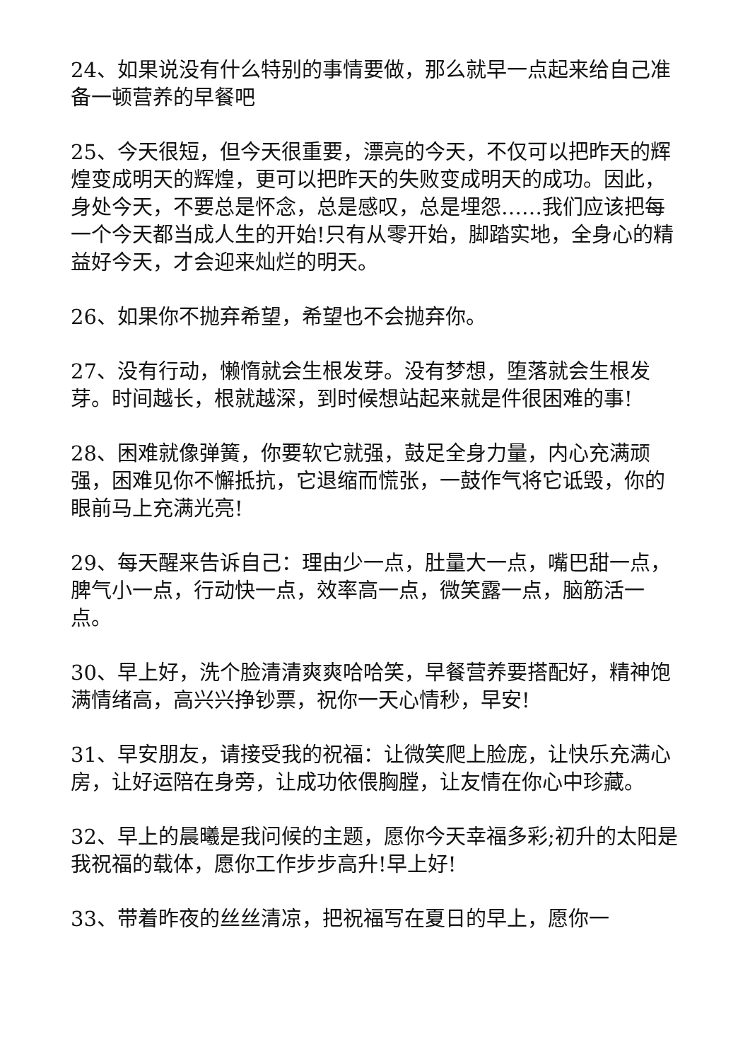24、如果说没有什么特别的事情要做，那么就早一点起来给自己准备一顿营养的早餐吧
25、今天很短，但今天很重要，漂亮的今天，不仅可以把昨天的辉煌变成明天的辉煌，更可以把昨天的失败变成明天的成功。因此，身处今天，不要总是怀念，总是感叹，总是埋怨……我们应该把每一个今天都当成人生的开始!只有从零开始，脚踏实地，全身心的精益好今天，才会迎来灿烂的明天。
26、如果你不抛弃希望，希望也不会抛弃你。
27、没有行动，懒惰就会生根发芽。没有梦想，堕落就会生根发芽。时间越长，根就越深，到时候想站起来就是件很困难的事!
28、困难就像弹簧，你要软它就强，鼓足全身力量，内心充满顽强，困难见你不懈抵抗，它退缩而慌张，一鼓作气将它诋毁，你的眼前马上充满光亮!
29、每天醒来告诉自己：理由少一点，肚量大一点，嘴巴甜一点，脾气小一点，行动快一点，效率高一点，微笑露一点，脑筋活一点。
30、早上好，洗个脸清清爽爽哈哈笑，早餐营养要搭配好，精神饱满情绪高，高兴兴挣钞票，祝你一天心情秒，早安!
31、早安朋友，请接受我的祝福：让微笑爬上脸庞，让快乐充满心房，让好运陪在身旁，让成功依偎胸膛，让友情在你心中珍藏。
32、早上的晨曦是我问候的主题，愿你今天幸福多彩;初升的太阳是我祝福的载体，愿你工作步步高升!早上好!
33、带着昨夜的丝丝清凉，把祝福写在夏日的早上，愿你一